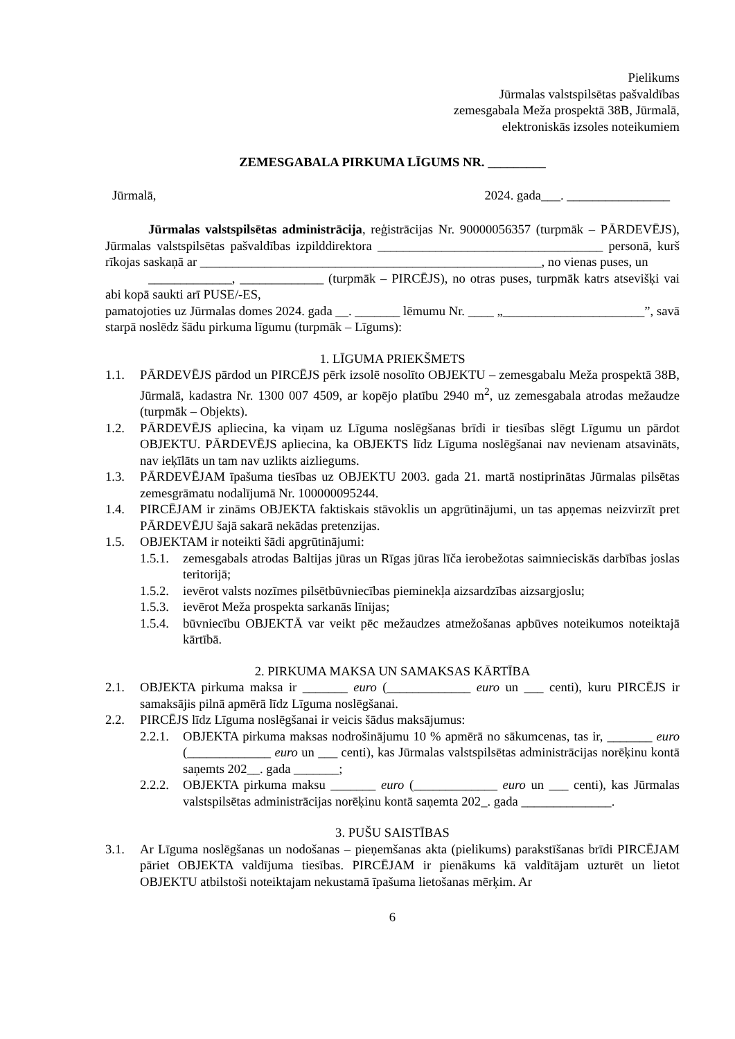Pielikums
Jūrmalas valstspilsētas pašvaldības
zemesgabala Meža prospektā 38B, Jūrmalā,
elektroniskās izsoles noteikumiem
ZEMESGABALA PIRKUMA LĪGUMS NR. _________
Jūrmalā, 2024. gada___. ________________
Jūrmalas valstspilsētas administrācija, reģistrācijas Nr. 90000056357 (turpmāk – PĀRDEVĒJS), Jūrmalas valstspilsētas pašvaldības izpilddirektora ___________________________________ personā, kurš rīkojas saskaņā ar _____________________________________________________, no vienas puses, un
_____________, _____________ (turpmāk – PIRCĒJS), no otras puses, turpmāk katrs atsevišķi vai abi kopā saukti arī PUSE/-ES,
pamatojoties uz Jūrmalas domes 2024. gada __. _______ lēmumu Nr. ____ „______________________”, savā starpā noslēdz šādu pirkuma līgumu (turpmāk – Līgums):
1. LĪGUMA PRIEKŠMETS
1.1. PĀRDEVĒJS pārdod un PIRCĒJS pērk izsolē nosolīto OBJEKTU – zemesgabalu Meža prospektā 38B, Jūrmalā, kadastra Nr. 1300 007 4509, ar kopējo platību 2940 m<sup>2</sup>, uz zemesgabala atrodas mežaudze (turpmāk – Objekts).
1.2. PĀRDEVĒJS apliecina, ka viņam uz Līguma noslēgšanas brīdi ir tiesības slēgt Līgumu un pārdot OBJEKTU. PĀRDEVĒJS apliecina, ka OBJEKTS līdz Līguma noslēgšanai nav nevienam atsavināts, nav ieķīlāts un tam nav uzlikts aizliegums.
1.3. PĀRDEVĒJAM īpašuma tiesības uz OBJEKTU 2003. gada 21. martā nostiprinātas Jūrmalas pilsētas zemesgrāmatu nodalījumā Nr. 100000095244.
1.4. PIRCĒJAM ir zināms OBJEKTA faktiskais stāvoklis un apgrūtinājumi, un tas apņemas neizvirzīt pret PĀRDEVĒJU šajā sakarā nekādas pretenzijas.
1.5. OBJEKTAM ir noteikti šādi apgrūtinājumi:
1.5.1. zemesgabals atrodas Baltijas jūras un Rīgas jūras līča ierobežotas saimnieciskās darbības joslas teritorijā;
1.5.2. ievērot valsts nozīmes pilsētbūvniecības pieminekļa aizsardzības aizsargjoslu;
1.5.3. ievērot Meža prospekta sarkanās līnijas;
1.5.4. būvniecību OBJEKTĀ var veikt pēc mežaudzes atmežošanas apbūves noteikumos noteiktajā kārtībā.
2. PIRKUMA MAKSA UN SAMAKSAS KĀRTĪBA
2.1. OBJEKTA pirkuma maksa ir _______ euro (_____________ euro un ___ centi), kuru PIRCĒJS ir samaksājis pilnā apmērā līdz Līguma noslēgšanai.
2.2. PIRCĒJS līdz Līguma noslēgšanai ir veicis šādus maksājumus:
2.2.1. OBJEKTA pirkuma maksas nodrošinājumu 10 % apmērā no sākumcenas, tas ir, _______ euro (_____________ euro un ___ centi), kas Jūrmalas valstspilsētas administrācijas norēķinu kontā saņemts 202__. gada _______;
2.2.2. OBJEKTA pirkuma maksu _______ euro (_____________ euro un ___ centi), kas Jūrmalas valstspilsētas administrācijas norēķinu kontā saņemta 202_. gada ______________.
3. PUŠU SAISTĪBAS
3.1. Ar Līguma noslēgšanas un nodošanas – pieņemšanas akta (pielikums) parakstīšanas brīdi PIRCĒJAM pāriet OBJEKTA valdījuma tiesības. PIRCĒJAM ir pienākums kā valdītājam uzturēt un lietot OBJEKTU atbilstoši noteiktajam nekustamā īpašuma lietošanas mērķim. Ar
6